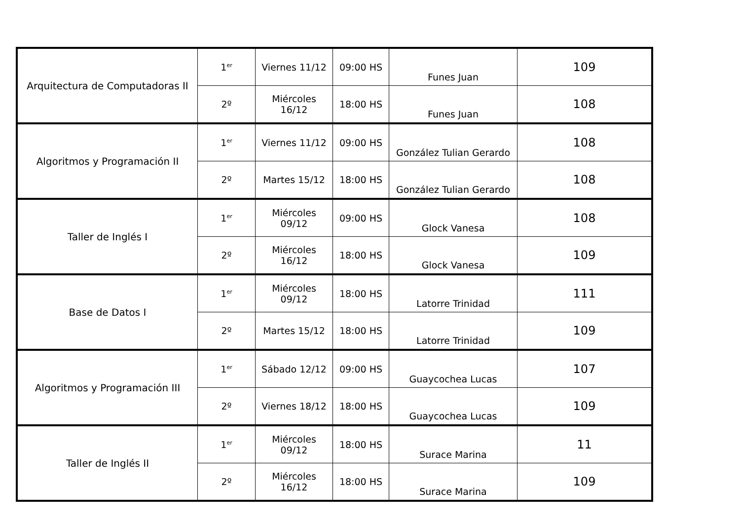| Arquitectura de Computadoras II | 1<sup>er</sup> | Viernes 11/12 | 09:00 HS | Funes Juan | 109 |
| | 2º | Miércoles 16/12 | 18:00 HS | Funes Juan | 108 |
| Algoritmos y Programación II | 1<sup>er</sup> | Viernes 11/12 | 09:00 HS | González Tulian Gerardo | 108 |
| | 2º | Martes 15/12 | 18:00 HS | González Tulian Gerardo | 108 |
| Taller de Inglés I | 1<sup>er</sup> | Miércoles 09/12 | 09:00 HS | Glock Vanesa | 108 |
| | 2º | Miércoles 16/12 | 18:00 HS | Glock Vanesa | 109 |
| Base de Datos I | 1<sup>er</sup> | Miércoles 09/12 | 18:00 HS | Latorre Trinidad | 111 |
| | 2º | Martes 15/12 | 18:00 HS | Latorre Trinidad | 109 |
| Algoritmos y Programación III | 1<sup>er</sup> | Sábado 12/12 | 09:00 HS | Guaycochea Lucas | 107 |
| | 2º | Viernes 18/12 | 18:00 HS | Guaycochea Lucas | 109 |
| Taller de Inglés II | 1<sup>er</sup> | Miércoles 09/12 | 18:00 HS | Surace Marina | 11 |
| | 2º | Miércoles 16/12 | 18:00 HS | Surace Marina | 109 |